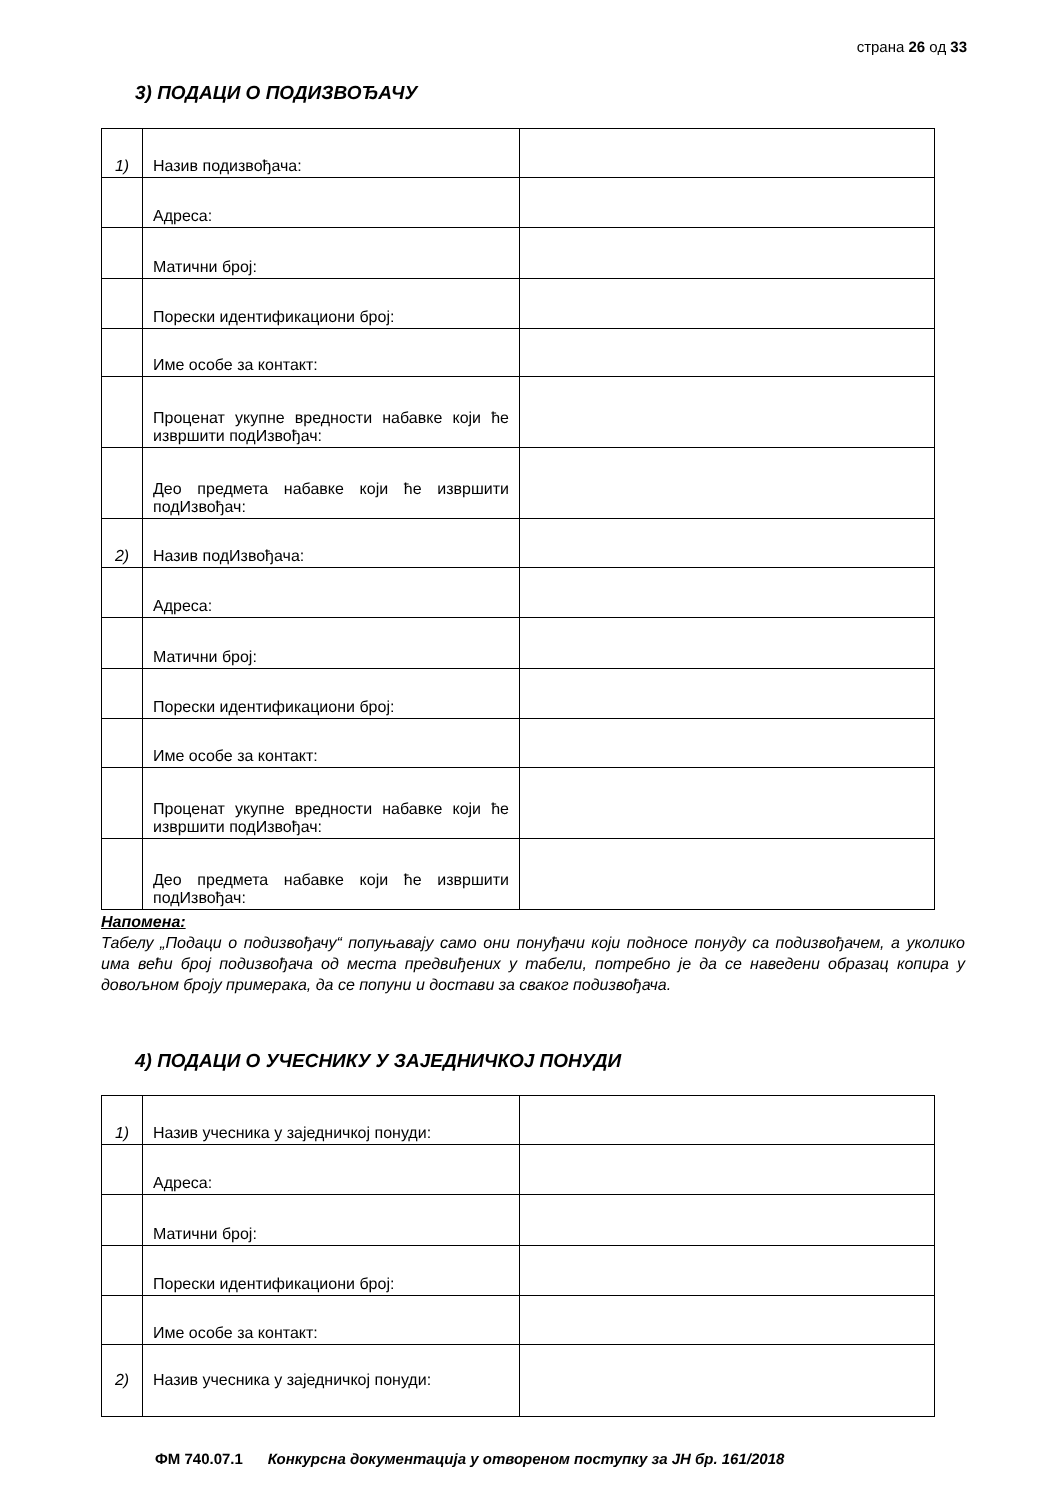страна 26 од 33
3) ПОДАЦИ О ПОДИЗВОЂАЧУ
| 1) | Назив подизвођача: | |
| | Адреса: | |
| | Матични број: | |
| | Порески идентификациони број: | |
| | Име особе за контакт: | |
| | Проценат укупне вредности набавке који ће извршити подИзвођач: | |
| | Део предмета набавке који ће извршити подИзвођач: | |
| 2) | Назив подИзвођача: | |
| | Адреса: | |
| | Матични број: | |
| | Порески идентификациони број: | |
| | Име особе за контакт: | |
| | Проценат укупне вредности набавке који ће извршити подИзвођач: | |
| | Део предмета набавке који ће извршити подИзвођач: | |
Напомена:
Табелу „Подаци о подизвођачу“ попуњавају само они понуђачи који подносе понуду са подизвођачем, а уколико има већи број подизвођача од места предвиђених у табели, потребно је да се наведени образац копира у довољном броју примерака, да се попуни и достави за сваког подизвођача.
4) ПОДАЦИ О УЧЕСНИКУ У ЗАЈЕДНИЧКОЈ ПОНУДИ
| 1) | Назив учесника у заједничкој понуди: | |
| | Адреса: | |
| | Матични број: | |
| | Порески идентификациони број: | |
| | Име особе за контакт: | |
| 2) | Назив учесника у заједничкој понуди: | |
ФМ 740.07.1 Конкурсна документација у отвореном поступку за ЈН бр. 161/2018